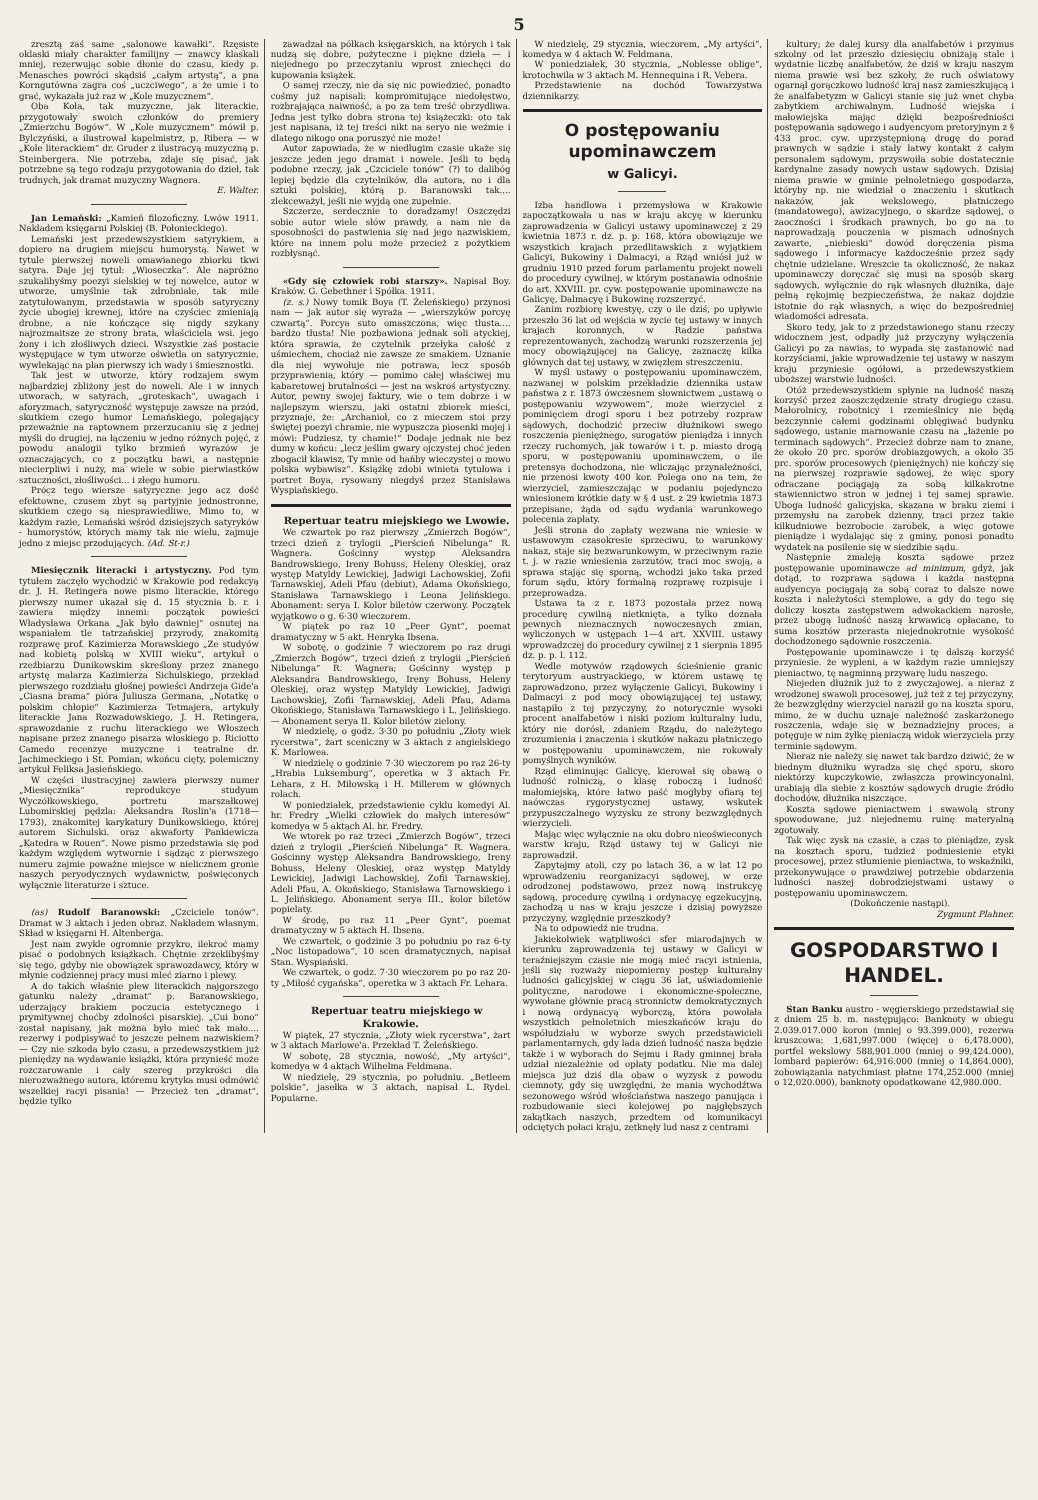5
zresztą zaś same „salonowe kawałki“. Rzęsiste oklaski miały charakter familijny — znawcy klaskali mniej, rezerwując sobie dłonie do czasu, kiedy p. Menasches powróci skądsiś „całym artystą“, a pna Korngutówna zagra coś „uczciwego“, a że umie i to grać, wykazała już raz w „Kole muzycznem“.
Oba Koła, tak muzyczne, jak literackie, przygotowały swoich członków do premiery „Zmierzchu Bogów“. W „Kole muzycznem“ mówił p. Bylczyński, a ilustrował kapelmistrz, p. Ribera — w „Kole literackiem“ dr. Gruder z ilustracyą muzyczną p. Steinbergera. Nie potrzeba, zdaje się pisać, jak potrzebne są tego rodzaju przygotowania do dzieł, tak trudnych, jak dramat muzyczny Wagnera.
E. Walter.
Jan Lemański: „Kamień filozoficzny. Lwów 1911. Nakładem księgarni Polskiej (B. Połonieckiego).
Lemański jest przedewszystkiem satyrykiem, a dopiero na drugiem miejscu humorystą. Nawet w tytule pierwszej noweli omawianego zbiorku tkwi satyra. Daje jej tytuł: „Wioseczka“. Ale napróżno szukalibyśmy poezyi sielskiej w tej nowelce, autor w utworze, umyślnie tak zdrobniale, tak mile zatytułowanym, przedstawia w sposób satyryczny życie ubogiej krewnej, które na czyściec zmieniają drobne, a nie kończące się nigdy szykany najrozmaitsze ze strony brata, właściciela wsi. jego żony i ich złośliwych dzieci. Wszystkie zaś postacie występujące w tym utworze oświetla on satyrycznie, wywlekając na plan pierwszy ich wady i śmiesznostki.
Tak jest w utworze, który rodzajem swym najbardziej zbliżony jest do noweli. Ale i w innych utworach, w satyrach, „groteskach“, uwagach i aforyzmach, satyryczność występuje zawsze na przód, skutkiem czego humor Lemańskiego, polegający przeważnie na raptownem przerzucaniu się z jednej myśli do drugiej, na łączeniu w jedno różnych pojęć, z powodu analogii tylko brzmień wyrazów je oznaczających, co z początku bawi, a następnie niecierpliwi i nuży, ma wiele w sobie pierwiastków sztuczności, złośliwości... i złego humoru.
Prócz tego wiersze satyryczne jego acz dość efektowne, czusem zbyt są partyjnie jednostronne, skutkiem czego są niesprawiedliwe, Mimo to, w każdym razie, Lemański wśród dzisiejszych satyryków - humorystów, których mamy tak nie wielu, zajmuje jedno z miejsc przodujących. (Ad. St-r.)
Miesięcznik literacki i artystyczny. Pod tym tytułem zaczęło wychodzić w Krakowie pod redakcyą dr. J. H. Retingera nowe pismo literackie, którego pierwszy numer ukazał się d. 15 stycznia b. r. i zawiera między innemi: początek powieści Władysława Orkana „Jak było dawniej“ osnutej na wspaniałem tle tatrzańskiej przyrody, znakomitą rozprawę prof. Kazimierza Morawskiego „Ze studyów nad kobietą polską w XVIII wieku“, artykuł o rzeźbiarzu Dunikowskim skreślony przez znanego artystę malarza Kazimierza Sichulskiego, przekład pierwszego rozdziału głośnej powieści Andrzeja Gide'a „Ciasna brama“ pióra Juliusza Germana, „Notatkę o polskim chłopie“ Kazimierza Tetmajera, artykuły literackie Jana Rozwadowskiego, J. H. Retingera, sprawozdanie z ruchu literackiego we Włoszech napisane przez znanego pisarza włoskiego p. Riciotto Camedo recenzye muzyczne i teatralne dr. Jachimeckiego i St. Pomian, wkońcu cięty, polemiczny artykuł Feliksa Jasieńskiego.
W części ilustracyjnej zawiera pierwszy numer „Miesięcznika“ reprodukcye studyum Wyczółkowskiego, portretu marszałkowej Lubomirskiej pędzla: Aleksandra Roslin'a (1718—1793), znakomitej karykatury Dunikowskiego, której autorem Sichulski. oraz akwaforty Pankiewicza „Katedra w Rouen“. Nowe pismo przedstawia się pod każdym względem wytwornie i sądząc z pierwszego numeru zajmie poważne miejsce w nielicznem gronie naszych peryodycznych wydawnictw, poświęconych wyłącznie literaturze i sztuce.
(as) Rudolf Baranowski: „Czciciele tonów“. Dramat w 3 aktach i jeden obraz. Nakładem własnym. Skład w księgarni H. Altenberga.
Jest nam zwykle ogromnie przykro, ilekroć mamy pisać o podobnych książkach. Chętnie zrzeklibyśmy się tego, gdyby nie obowiązek sprawozdawcy, który w młynie codziennej pracy musi mleć ziarno i plewy.
A do takich właśnie plew literackich najgorszego gatunku należy „dramat“ p. Baranowskiego, uderzający brakiem poczucia estetycznego i prymitywnej choćby zdolności pisarskiej. „Cui bono“ został napisany, jak można było mieć tak mało.... rezerwy i podpisywać to jeszcze pełnem nazwiskiem? — Czy nie szkoda było czasu, a przedewszystkiem już pieniędzy na wydawanie książki, która przynieść może rozczarowanie i cały szereg przykrości dla nierozważnego autora, któremu krytyka musi odmówić wszelkiej racyi pisania! — Przecież ten „dramat“, będzie tylko
zawadzał na półkach księgarskich, na których i tak nudzą się dobre, pożyteczne i piękne dzieła — i niejednego po przeczytaniu wprost zniechęci do kupowania książek.
O samej rzeczy, nie da się nic powiedzieć, ponadto cośmy już napisali: kompromitujące niedołęstwo, rozbrajająca naiwność, a po za tem treść obrzydliwa. Jedna jest tylko dobra strona tej książeczki: oto tak jest napisana, iż tej treści nikt na seryo nie weźmie i dlatego nikogo ona poruszyć nie może!
Autor zapowiada, że w niedługim czasie ukaże się jeszcze jeden jego dramat i nowele. Jeśli to będą podobne rzeczy, jak „Czciciele tonów“ (?) to dalibóg lepiej będzie dla czytelników, dla autora, no i dla sztuki polskiej, którą p. Baranowski tak.... zlekceważył, jeśli nie wyjdą one zupełnie.
Szczerze, serdecznie to doradzamy! Oszczędzi sobie autor wiele słów prawdy, a nam nie da sposobności do pastwienia się nad jego nazwiskiem, które na innem polu może przecież z pożytkiem rozbłysnąć.
«Gdy się człowiek robi starszy». Napisał Boy. Kraków. G. Gebethner i Spółka. 1911.
(z. s.) Nowy tomik Boya (T. Żeleńskiego) przynosi nam — jak autor się wyraża — „wierszyków porcyę czwartą“. Porcya suto omaszczona, więc tłusta.... bardzo tłusta! Nie pozbawiona jednak soli atyckiej, która sprawia, że czytelnik przełyka całość z uśmiechem, chociaż nie zawsze ze smakiem. Uznanie dla niej wywołuje nie potrawa, lecz sposób przyprawienia, który — pomimo całej właściwej mu kabaretowej brutalności — jest na wskroś artystyczny. Autor, pewny swojej faktury, wie o tem dobrze i w najlepszym wierszu, jaki ostatni zbiorek mieści, przyznaje, że: „Archanioł, co z mieczem stoi przy świętej poezyi chramie, nie wypuszcza piosenki mojej i mówi: Pudziesz, ty chamie!“ Dodaje jednak nie bez dumy w końcu: „lecz jeślim gwary ojczystej choć jeden zbogacił klawisz, Ty mnie od hańby wieczystej o mowo polska wybawisz“. Książkę zdobi winieta tytułowa i portret Boya, rysowany niegdyś przez Stanisława Wyspiańskiego.
Repertuar teatru miejskiego we Lwowie.
We czwartek po raz pierwszy „Zmierzch Bogów“, trzeci dzień z trylogii „Pierścień Nibelunga“ R. Wagnera. Gościnny występ Aleksandra Bandrowskiego, Ireny Bohuss, Heleny Oleskiej, oraz występ Matyldy Lewickiej, Jadwigi Lachowskiej, Zofii Tarnawskiej, Adeli Pfau (debiut), Adama Okońskiego, Stanisława Tarnawskiego i Leona Jelińskiego. Abonament: serya I. Kolor biletów czerwony. Początek wyjątkowo o g. 6·30 wieczorem.
W piątek po raz 10 „Peer Gynt“, poemat dramatyczny w 5 akt. Henryka Ibsena.
W sobotę, o godzinie 7 wieczorem po raz drugi „Zmierzch Bogów“, trzeci dzień z trylogii „Pierścień Nibelunga“ R. Wagnera; Gościnny występ p Aleksandra Bandrowskiego, Ireny Bohuss, Heleny Oleskiej, oraz występ Matyldy Lewickiej, Jadwigi Lachowskiej, Zofii Tarnawskiej, Adeli Pfau, Adama Okońskiego, Stanisława Tarnawskiego i L. Jelińskiego. — Abonament serya II. Kolor biletów zielony.
W niedzielę, o godz. 3·30 po południu „Złoty wiek rycerstwa“, żart sceniczny w 3 aktach z angielskiego K. Marlowea.
W niedzielę o godzinie 7·30 wieczorem po raz 26-ty „Hrabia Luksemburg“, operetka w 3 aktach Fr. Lehara, z H. Miłowską i H. Millerem w głównych rolach.
W poniedziałek, przedstawienie cyklu komedyi Al. hr. Fredry „Wielki człowiek do małych interesów“ komedya w 5 aktach Al. hr. Fredry.
We wtorek po raz trzeci „Zmierzch Bogów“, trzeci dzień z trylogii „Pierścień Nibelunga“ R. Wagnera. Gościnny występ Aleksandra Bandrowskiego, Ireny Bohuss, Heleny Oleskiej, oraz występ Matyldy Lewickiej, Jadwigi Lachowskiej, Zofii Tarnawskiej, Adeli Pfau, A. Okońskiego, Stanisława Tarnowskiego i L. Jelińskiego. Abonament serya III., kolor biletów popielaty.
W środę, po raz 11 „Peer Gynt“, poemat dramatyczny w 5 aktach H. Ibsena.
We czwartek, o godzinie 3 po południu po raz 6-ty „Noc listopadowa“, 10 scen dramatycznych, napisał Stan. Wyspiański.
We czwartek, o godz. 7·30 wieczorem po po raz 20-ty „Miłość cygańska“, operetka w 3 aktach Fr. Lehara.
Repertuar teatru miejskiego w Krakowie.
W piątek, 27 stycznia, „Złoty wiek rycerstwa“, żart w 3 aktach Marlowe'a. Przekład T. Żeleńskiego.
W sobotę, 28 stycznia, nowość, „My artyści“, komedya w 4 aktach Wilhelma Feldmana.
W niedzielę, 29 stycznia, po południu. „Betleem polskie“, jasełka w 3 aktach, napisał L. Rydel. Popularne.
W niedzielę, 29 stycznia, wieczorem, „My artyści“, komedya w 4 aktach W. Feldmana.
W poniedziałek, 30 stycznia, „Noblesse oblige“, krotochwila w 3 aktach M. Hennequina i R. Vebera.
Przedstawienie na dochód Towarzystwa dziennikarzy.
O postępowaniu upominawczem
w Galicyi.
Izba handlowa i przemysłowa w Krakowie zapoczątkowała u nas w kraju akcyę w kierunku zaprowadzenia w Galicyi ustawy upominawczej z 29 kwietnia 1873 r. dz. p. p. 168, która obowiązuje we wszystkich krajach przedlitawskich z wyjątkiem Galicyi, Bukowiny i Dalmacyi, a Rząd wniósł już w grudniu 1910 przed forum parlamentu projekt noweli do procedury cywilnej, w którym postanawia odnośnie do art. XXVIII. pr. cyw. postępowanie upominawcze na Galicyę, Dalmacyę i Bukowinę rozszerzyć.
Zanim rozbiorę kwestyę, czy o ile dziś, po upływie przeszło 36 lat od wejścia w życie tej ustawy w innych krajach koronnych, w Radzie państwa reprezentowanych, zachodzą warunki rozszerzenia jej mocy obowiązującej na Galicyę, zaznaczę kilka głównych dat tej ustawy, w zwięzłem streszczeniu.
W myśl ustawy o postępowaniu upominawczem, nazwanej w polskim przekładzie dziennika ustaw państwa z r. 1873 ówczesnem słownictwem „ustawą o postępowaniu wzywowem“, może wierzyciel z pominięciem drogi sporu i bez potrzeby rozpraw sądowych, dochodzić przeciw dłużnikowi swego roszczenia pieniężnego, surogatów pieniądza i innych rzeczy ruchomych, jak towarów i t. p. miasto drogą sporu, w postępowaniu upominawczem, o ile pretensya dochodzona, nie wliczając przynależności, nie przenosi kwoty 400 kor. Polega ono na tem, że wierzyciel, zamieszczając w podaniu pojedynczo wniesionem krótkie daty w § 4 ust. z 29 kwietnia 1873 przepisane, żąda od sądu wydania warunkowego polecenia zapłaty.
Jeśli strona do zapłaty wezwana nie wniesie w ustawowym czasokresie sprzeciwu, to warunkowy nakaz, staje się bezwarunkowym, w przeciwnym razie t. j. w razie wniesienia zarzutów, traci moc swoją, a sprawa stając się sporną, wchodzi jako taka przed forum sądu, który formalną rozprawę rozpisuje i przeprowadza.
Ustawa ta z r. 1873 pozostała przez nową procedurę cywilną nietknięta, a tylko doznała pewnych nieznacznych nowoczesnych zmian, wyliczonych w ustępach 1—4 art. XXVIII. ustawy wprowadzczej do procedury cywilnej z 1 sierpnia 1895 dz. p. p. l. 112.
Wedle motywów rządowych ścieśnienie granic terytoryum austryackiego, w którem ustawę tę zaprowadzono, przez wyłączenie Galicyi, Bukowiny i Dalmacyi z pod mocy obowiązującej tej ustawy, nastąpiło z tej przyczyny, żo notorycznie wysoki procent analfabetów i niski poziom kulturalny ludu, który nie dorósł, zdaniem Rządu, do należytego zrozumienia i znaczenia i skutków nakazu płatniczego w postępowaniu upominawczem, nie rokowały pomyślnych wyników.
Rząd eliminując Galicyę, kierował się obawą o ludność rolniczą, o klasę roboczą i ludność małomiejską, które łatwo paść mogłyby ofiarą tej naówczas rygorystycznej ustawy, wskutek przypuszczalnego wyzysku ze strony bezwzględnych wierzycieli.
Mając więc wyłącznie na oku dobro nieoświeconych warstw kraju, Rząd ustawy tej w Galicyi nie zaprowadził.
Zapytajmy atoli, czy po latach 36, a w lat 12 po wprowadzeniu reorganizacyi sądowej, w erze odrodzonej podstawowo, przez nową instrukcyę sądową, procedurę cywilną i ordynacyę egzekucyjną, zachodzą u nas w kraju jeszcze i dzisiaj powyższe przyczyny, względnie przeszkody?
Na to odpowiedź nie trudna.
Jakiekolwiek wątpliwości sfer miarodajnych w kierunku zaprowadzenia tej ustawy w Galicyi w teraźniejszym czasie nie mogą mieć racyi istnienia, jeśli się rozważy niepomierny postęp kulturalny ludności galicyjskiej w ciągu 36 lat, uświadomienie polityczne, narodowe i ekonomiczne-społeczne, wywołane głównie pracą stronnictw demokratycznych i nową ordynacyą wyborczą, która powołała wszystkich pełnoletnich mieszkańców kraju do współudziału w wyborze swych przedstawicieli parlamentarnych, gdy lada dzień ludność nasza będzie także i w wyborach do Sejmu i Rady gminnej brała udział niezależnie od opłaty podatku. Nie ma dalej miejsca już dziś dla obaw o wyzysk z powodu ciemnoty, gdy się uwzględni, że mania wychodźtwa sezonowego wśród włościaństwa naszego panująca i rozbudowanie sieci kolejowej po najgłębszych zakątkach naszych, przedtem od komunikacyi odciętych połaci kraju, zetknęły lud nasz z centrami
kultury; że dalej kursy dla analfabetów i przymus szkolny od lat przeszło dziesięciu obniżają stale i wydatnie liczbę analfabetów, że dziś w kraju naszym niema prawie wsi bez szkoły, że ruch oświatowy ogarnął gorączkowo ludność kraj nasz zamieszkującą i że analfabetyzm w Galicyi stanie się już wnet chyba zabytkiem archiwalnym. Ludność wiejska i małowiejska mając dzięki bezpośredniości postępowania sądowego i audyencyom pretoryjnym z § 433 proc. cyw. uprzystępnioną drogę do porad prawnych w sądzie i stały łatwy kontakt z całym personalem sądowym, przyswoiła sobie dostatecznie kardynalne zasady nowych ustaw sądowych. Dzisiaj niema prawie w gminie pełnoletniego gospodarza, któryby np. nie wiedział o znaczeniu i skutkach nakazów, jak wekslowego, płatniczego (mandatowego), awizacyjnego, o skardze sądowej, o zaoczności i środkach prawnych, bo go na to naprowadzają pouczenia w pismach odnośnych zawarte, „niebieski“ dowód doręczenia pisma sądowego i informacye każdocześnie przez sądy chętnie udzielane. Wreszcie ta okoliczność, że nakaz upominawczy doręczać się musi na sposób skarg sądowych, wyłącznie do rąk własnych dłużnika, daje pełną rękojmię bezpieczeństwa, że nakaz dojdzie istotnie do rąk własnych, a więc do bezpośredniej wiadomości adresata.
Skoro tedy, jak to z przedstawionego stanu rzeczy widocznem jest, odpadły już przyczyny wyłączenia Galicyi po za nawias, to wypada się zastanowić nad korzyściami, jakie wprowadzenie tej ustawy w naszym kraju przyniesie ogółowi, a przedewszystkiem uboższej warstwie ludności.
Otóż przedewszystkiem spłynie na ludność naszą korzyść przez zaoszczędzenie straty drogiego czasu. Małorolnicy, robotnicy i rzemieślnicy nie będą bezczynnie całemi godzinami oblęgiwać budynku sądowego, ustanie marnowanie czasu na „łażenie po terminach sądowych“. Przecież dobrze nam to znane, że około 20 prc. sporów drobiazgowych, a około 35 prc. sporów procesowych (pieniężnych) nie kończy się na pierwszej rozprawie sądowej, że więc spory odraczane pociągają za sobą kilkakrotne stawiennictwo stron w jednej i tej samej sprawie. Uboga ludność galicyjska, skazana w braku ziemi i przemysłu na zarobek dzienny, traci przez takie kilkudniowe bezrobocie zarobek, a więc gotowe pieniądze i wydalając się z gminy, ponosi ponadto wydatek na posilenie się w siedzibie sądu.
Następnie zmaleją koszta sądowe przez postępowanie upominawcze ad minimum, gdyż, jak dotąd, to rozprawa sądowa i każda następna audyencya pociągają za sobą coraz to dalsze nowe koszta i należytości stemplowe, a gdy do tego się doliczy koszta zastępstwem adwokackiem narosłe, przez ubogą ludność naszą krwawicą opłacane, to suma kosztów przerasta niejednokrotnie wysokość dochodzonego sądownie roszczenia.
Postępowanie upominawcze i tę dalszą korzyść przyniesie. że wypleni, a w każdym razie umniejszy pieniactwo, tę nagminną przywarę ludu naszego.
Niejeden dłużnik już to z zwyczajowej. a nieraz z wrodzonej swawoli procesowej, już też z tej przyczyny, że bezwzględny wierzyciel naraził go na koszta sporu, mimo, że w duchu uznaje należność zaskarżonego roszczenia, wdaje się w beznadziejny proces, a potęguje w nim żyłkę pieniaczą widok wierzyciela przy terminie sądowym.
Nieraz nie należy się nawet tak bardzo dziwić, że w biednym dłużniku wyradza się chęć sporu, skoro niektórzy kupczykowie, zwłaszcza prowincyonalni. urabiają dla siebie z kosztów sądowych drugie źródło dochodów, dłużnika niszczące.
Koszta sądowe pieniactwem i swawolą strony spowodowane, już niejednemu ruinę materyalną zgotowały.
Tak więc zysk na czasie, a czas to pieniądze, zysk na kosztach sporu, tudzież podniesienie etyki procesowej, przez stłumienie pieniactwa, to wskaźniki, przekonywujące o prawdziwej potrzebie obdarzenia ludności naszej dobrodziejstwami ustawy o postępowaniu upominawczem.
(Dokończenie nastąpi).
Zygmunt Plahner.
GOSPODARSTWO I HANDEL.
Stan Banku austro - węgierskiego przedstawiał się z dniem 25 b. m. następująco: Banknoty w obiegu 2.039.017.000 koron (mniej o 93.399.000), rezerwa kruszcowa: 1,681,997.000 (więcej o 6,478.000), portfel wekslowy 588,901.000 (mniej o 99,424.000), lombard papierów: 64,916.000 (mniej o 14,864.000), zobowiązania natychmiast płatne 174,252.000 (mniej o 12,020.000), banknoty opodatkowane 42,980.000.